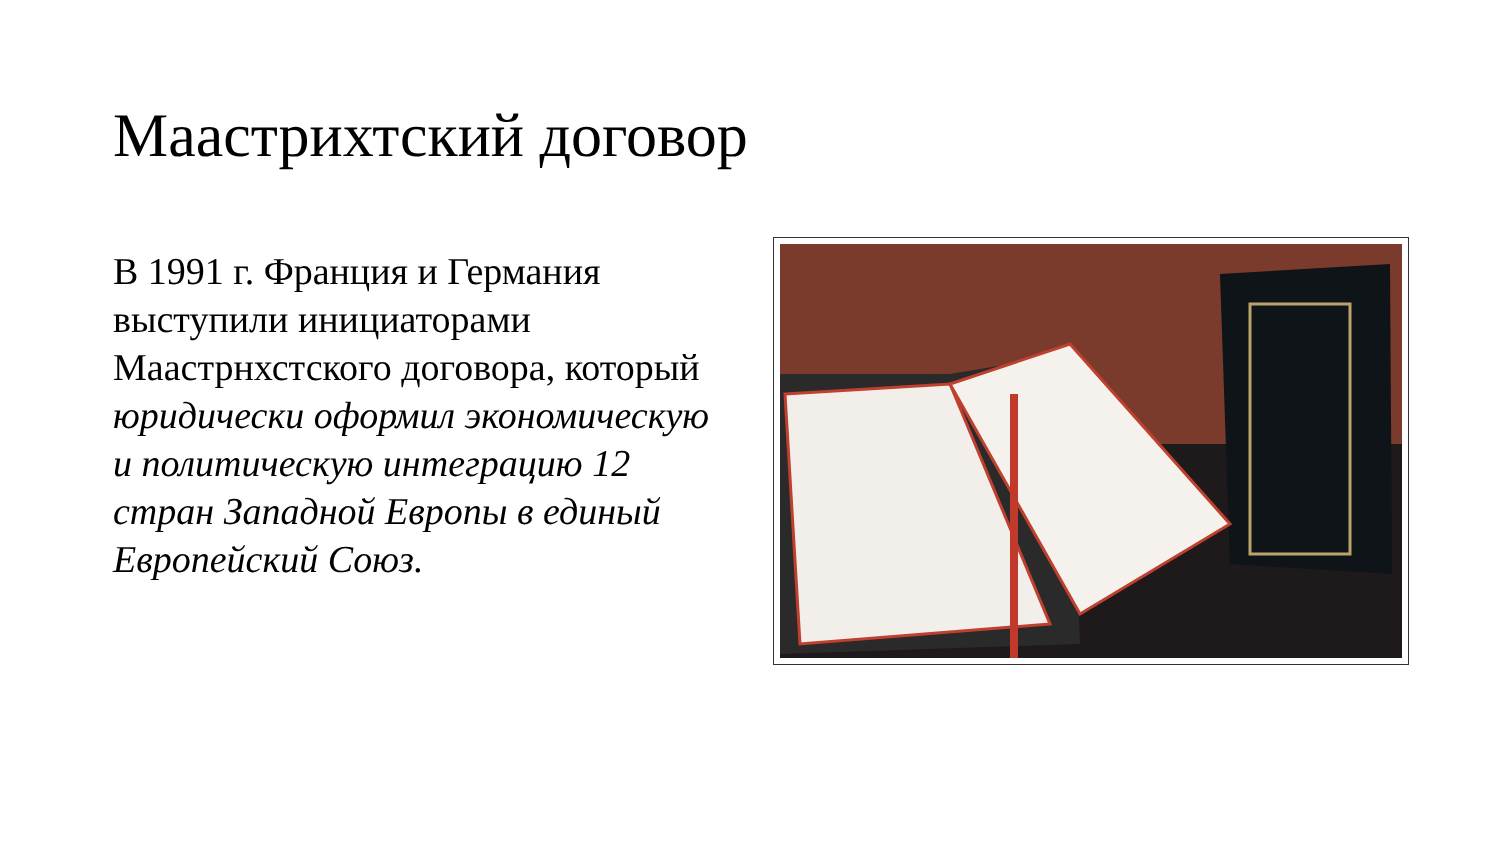Маастрихтский договор
В 1991 г. Франция и Германия выступили инициаторами Маастрнхстского договора, который юридически оформил экономическую и политическую интеграцию 12 стран Западной Европы в единый Европейский Союз.